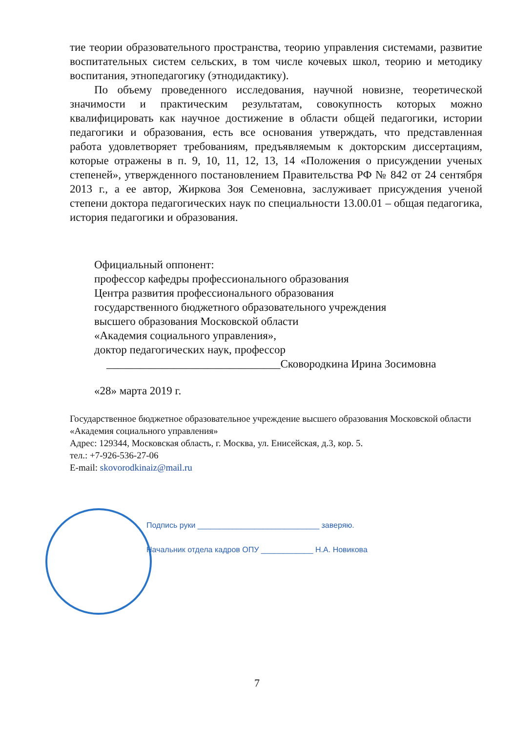тие теории образовательного пространства, теорию управления системами, развитие воспитательных систем сельских, в том числе кочевых школ, теорию и методику воспитания, этнопедагогику (этнодидактику).
По объему проведенного исследования, научной новизне, теоретической значимости и практическим результатам, совокупность которых можно квалифицировать как научное достижение в области общей педагогики, истории педагогики и образования, есть все основания утверждать, что представленная работа удовлетворяет требованиям, предъявляемым к докторским диссертациям, которые отражены в п. 9, 10, 11, 12, 13, 14 «Положения о присуждении ученых степеней», утвержденного постановлением Правительства РФ № 842 от 24 сентября 2013 г., а ее автор, Жиркова Зоя Семеновна, заслуживает присуждения ученой степени доктора педагогических наук по специальности 13.00.01 – общая педагогика, история педагогики и образования.
Официальный оппонент:
профессор кафедры профессионального образования
Центра развития профессионального образования
государственного бюджетного образовательного учреждения
высшего образования Московской области
«Академия социального управления»,
доктор педагогических наук, профессор
_______________________________Сковородкина Ирина Зосимовна
«28» марта 2019 г.
Государственное бюджетное образовательное учреждение высшего образования Московской области «Академия социального управления»
Адрес: 129344, Московская область, г. Москва, ул. Енисейская, д.3, кор. 5.
тел.: +7-926-536-27-06
E-mail: skovorodkinaiz@mail.ru
Подпись руки ____________________________ заверяю.
Начальник отдела кадров ОПУ ____________ Н.А. Новикова
7